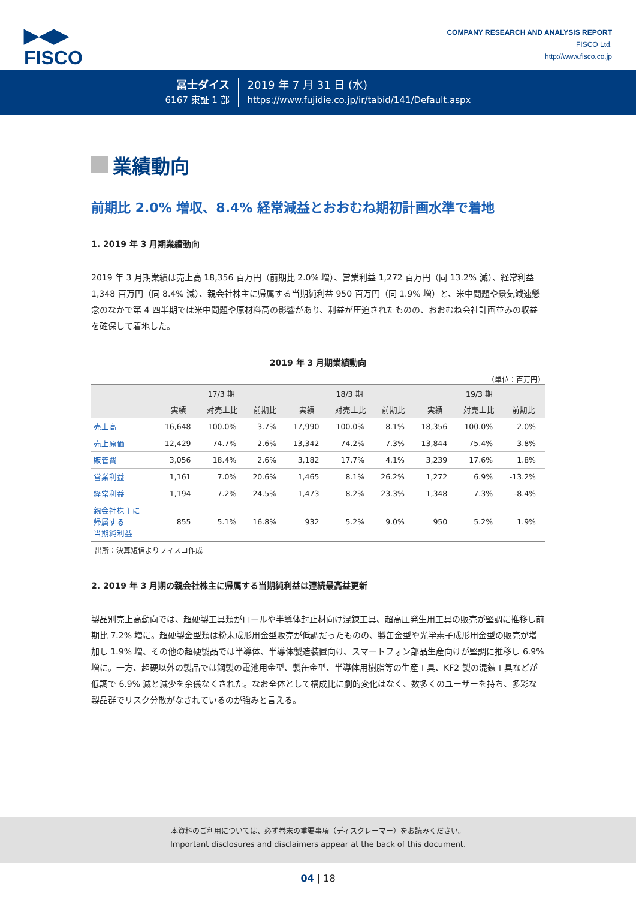▶◀▶
FISCO
COMPANY RESEARCH AND ANALYSIS REPORT
FISCO Ltd.
http://www.fisco.co.jp
冨士ダイス
6167 東証 1 部
2019 年 7 月 31 日 (水)
https://www.fujidie.co.jp/ir/tabid/141/Default.aspx
業績動向
前期比 2.0% 増収、8.4% 経常減益とおおむね期初計画水準で着地
1. 2019 年 3 月期業績動向
2019 年 3 月期業績は売上高 18,356 百万円（前期比 2.0% 増）、営業利益 1,272 百万円（同 13.2% 減）、経常利益 1,348 百万円（同 8.4% 減）、親会社株主に帰属する当期純利益 950 百万円（同 1.9% 増）と、米中問題や景気減速懸念のなかで第 4 四半期では米中問題や原材料高の影響があり、利益が圧迫されたものの、おおむね会社計画並みの収益を確保して着地した。
2019 年 3 月期業績動向
（単位：百万円）
| | 17/3 期 | | | 18/3 期 | | | 19/3 期 | | |
| --- | --- | --- | --- | --- | --- | --- | --- | --- | --- |
| | 実績 | 対売上比 | 前期比 | 実績 | 対売上比 | 前期比 | 実績 | 対売上比 | 前期比 |
| 売上高 | 16,648 | 100.0% | 3.7% | 17,990 | 100.0% | 8.1% | 18,356 | 100.0% | 2.0% |
| 売上原価 | 12,429 | 74.7% | 2.6% | 13,342 | 74.2% | 7.3% | 13,844 | 75.4% | 3.8% |
| 販管費 | 3,056 | 18.4% | 2.6% | 3,182 | 17.7% | 4.1% | 3,239 | 17.6% | 1.8% |
| 営業利益 | 1,161 | 7.0% | 20.6% | 1,465 | 8.1% | 26.2% | 1,272 | 6.9% | -13.2% |
| 経常利益 | 1,194 | 7.2% | 24.5% | 1,473 | 8.2% | 23.3% | 1,348 | 7.3% | -8.4% |
| 親会社株主に 帰属する 当期純利益 | 855 | 5.1% | 16.8% | 932 | 5.2% | 9.0% | 950 | 5.2% | 1.9% |
出所：決算短信よりフィスコ作成
2. 2019 年 3 月期の親会社株主に帰属する当期純利益は連続最高益更新
製品別売上高動向では、超硬製工具類がロールや半導体封止材向け混錬工具、超高圧発生用工具の販売が堅調に推移し前期比 7.2% 増に。超硬製金型類は粉末成形用金型販売が低調だったものの、製缶金型や光学素子成形用金型の販売が増加し 1.9% 増、その他の超硬製品では半導体、半導体製造装置向け、スマートフォン部品生産向けが堅調に推移し 6.9% 増に。一方、超硬以外の製品では鋼製の電池用金型、製缶金型、半導体用樹脂等の生産工具、KF2 製の混錬工具などが低調で 6.9% 減と減少を余儀なくされた。なお全体として構成比に劇的変化はなく、数多くのユーザーを持ち、多彩な製品群でリスク分散がなされているのが強みと言える。
本資料のご利用については、必ず巻末の重要事項（ディスクレーマー）をお読みください。
Important disclosures and disclaimers appear at the back of this document.
04 | 18